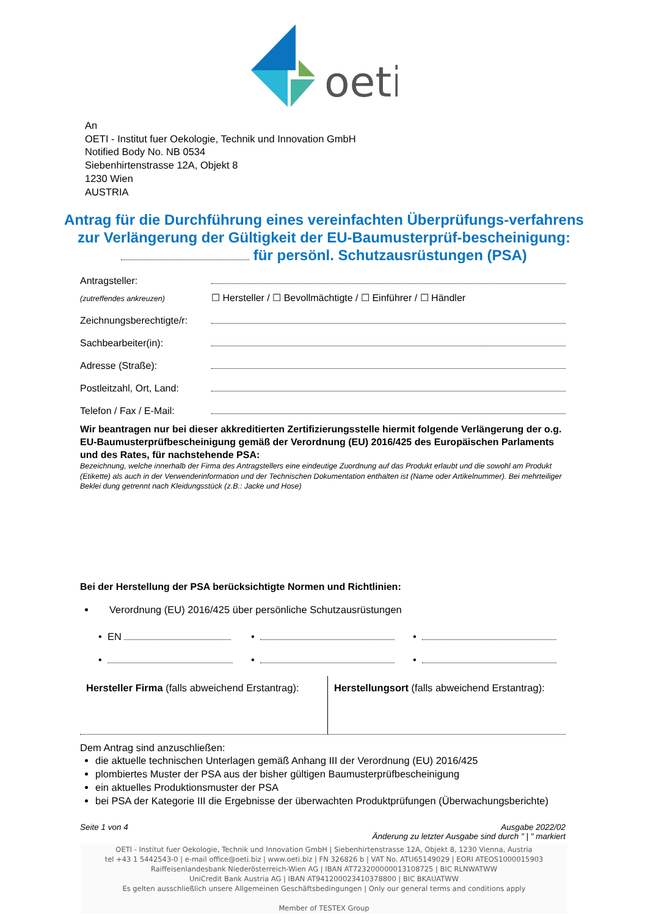oeti
An
OETI - Institut fuer Oekologie, Technik und Innovation GmbH
Notified Body No. NB 0534
Siebenhirtenstrasse 12A, Objekt 8
1230 Wien
AUSTRIA
Antrag für die Durchführung eines vereinfachten Überprüfungs-verfahrens zur Verlängerung der Gültigkeit der EU-Baumusterprüf-bescheinigung: für persönl. Schutzausrüstungen (PSA)
Antragsteller:
(zutreffendes ankreuzen) ☐ Hersteller / ☐ Bevollmächtigte / ☐ Einführer / ☐ Händler
Zeichnungsberechtigte/r:
Sachbearbeiter(in):
Adresse (Straße):
Postleitzahl, Ort, Land:
Telefon / Fax / E-Mail:
Wir beantragen nur bei dieser akkreditierten Zertifizierungsstelle hiermit folgende Verlängerung der o.g. EU-Baumusterprüfbescheinigung gemäß der Verordnung (EU) 2016/425 des Europäischen Parlaments und des Rates, für nachstehende PSA:
Bezeichnung, welche innerhalb der Firma des Antragstellers eine eindeutige Zuordnung auf das Produkt erlaubt und die sowohl am Produkt (Etikette) als auch in der Verwenderinformation und der Technischen Dokumentation enthalten ist (Name oder Artikelnummer). Bei mehrteiliger Beklei dung getrennt nach Kleidungsstück (z.B.: Jacke und Hose)
Bei der Herstellung der PSA berücksichtigte Normen und Richtlinien:
Verordnung (EU) 2016/425 über persönliche Schutzausrüstungen
• EN
•
•
•
•
•
Hersteller Firma (falls abweichend Erstantrag):
Herstellungsort (falls abweichend Erstantrag):
Dem Antrag sind anzuschließen:
die aktuelle technischen Unterlagen gemäß Anhang III der Verordnung (EU) 2016/425
plombiertes Muster der PSA aus der bisher gültigen Baumusterprüfbescheinigung
ein aktuelles Produktionsmuster der PSA
bei PSA der Kategorie III die Ergebnisse der überwachten Produktprüfungen (Überwachungsberichte)
Seite 1 von 4 Ausgabe 2022/02
Änderung zu letzter Ausgabe sind durch " | " markiert
OETI - Institut fuer Oekologie, Technik und Innovation GmbH | Siebenhirtenstrasse 12A, Objekt 8, 1230 Vienna, Austria
tel +43 1 5442543-0 | e-mail office@oeti.biz | www.oeti.biz | FN 326826 b | VAT No. ATU65149029 | EORI ATEOS1000015903
Raiffeisenlandesbank Niederösterreich-Wien AG | IBAN AT723200000013108725 | BIC RLNWATWW
UniCredit Bank Austria AG | IBAN AT941200023410378800 | BIC BKAUATWW
Es gelten ausschließlich unsere Allgemeinen Geschäftsbedingungen | Only our general terms and conditions apply
Member of TESTEX Group